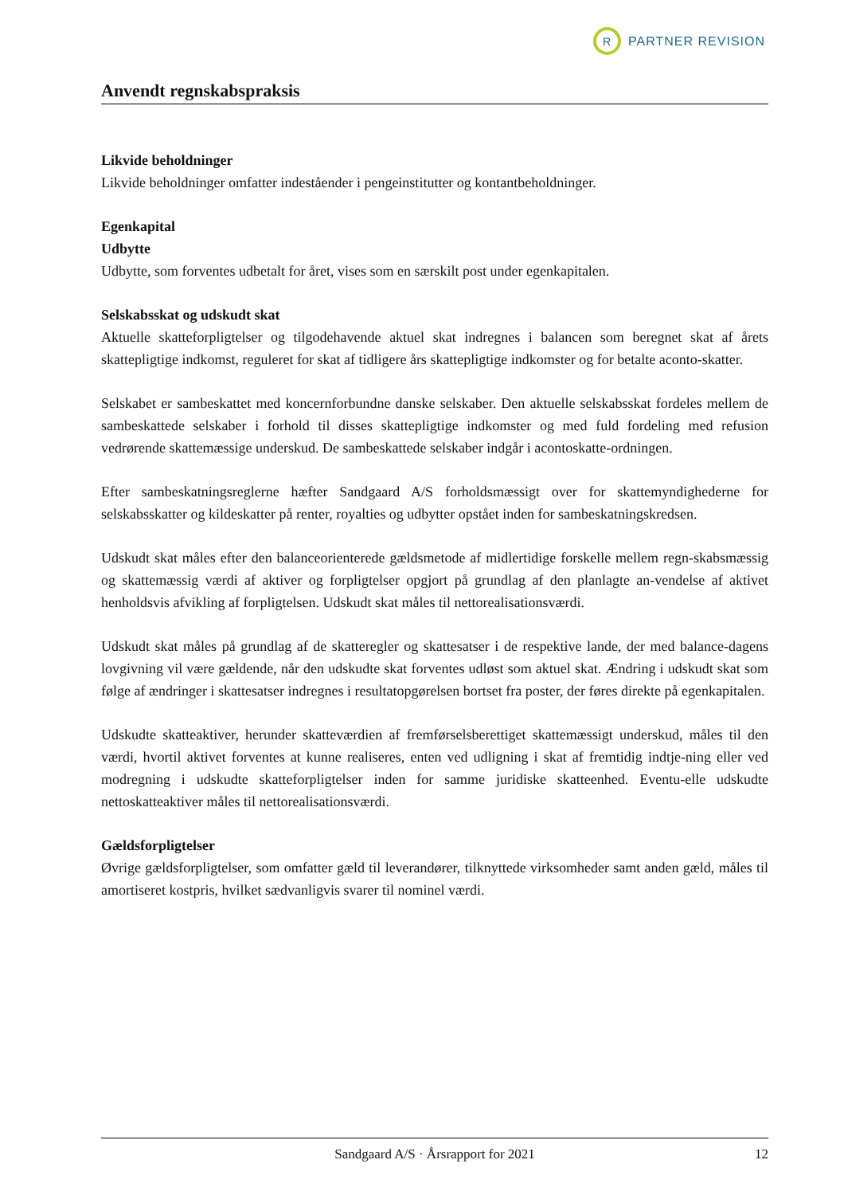R
PARTNER REVISION
Anvendt regnskabspraksis
Likvide beholdninger
Likvide beholdninger omfatter indeståender i pengeinstitutter og kontantbeholdninger.
Egenkapital
Udbytte
Udbytte, som forventes udbetalt for året, vises som en særskilt post under egenkapitalen.
Selskabsskat og udskudt skat
Aktuelle skatteforpligtelser og tilgodehavende aktuel skat indregnes i balancen som beregnet skat af årets skattepligtige indkomst, reguleret for skat af tidligere års skattepligtige indkomster og for betalte aconto-skatter.
Selskabet er sambeskattet med koncernforbundne danske selskaber. Den aktuelle selskabsskat fordeles mellem de sambeskattede selskaber i forhold til disses skattepligtige indkomster og med fuld fordeling med refusion vedrørende skattemæssige underskud. De sambeskattede selskaber indgår i acontoskatte-ordningen.
Efter sambeskatningsreglerne hæfter Sandgaard A/S forholdsmæssigt over for skattemyndighederne for selskabsskatter og kildeskatter på renter, royalties og udbytter opstået inden for sambeskatningskredsen.
Udskudt skat måles efter den balanceorienterede gældsmetode af midlertidige forskelle mellem regn-skabsmæssig og skattemæssig værdi af aktiver og forpligtelser opgjort på grundlag af den planlagte an-vendelse af aktivet henholdsvis afvikling af forpligtelsen. Udskudt skat måles til nettorealisationsværdi.
Udskudt skat måles på grundlag af de skatteregler og skattesatser i de respektive lande, der med balance-dagens lovgivning vil være gældende, når den udskudte skat forventes udløst som aktuel skat. Ændring i udskudt skat som følge af ændringer i skattesatser indregnes i resultatopgørelsen bortset fra poster, der føres direkte på egenkapitalen.
Udskudte skatteaktiver, herunder skatteværdien af fremførselsberettiget skattemæssigt underskud, måles til den værdi, hvortil aktivet forventes at kunne realiseres, enten ved udligning i skat af fremtidig indtje-ning eller ved modregning i udskudte skatteforpligtelser inden for samme juridiske skatteenhed. Eventu-elle udskudte nettoskatteaktiver måles til nettorealisationsværdi.
Gældsforpligtelser
Øvrige gældsforpligtelser, som omfatter gæld til leverandører, tilknyttede virksomheder samt anden gæld, måles til amortiseret kostpris, hvilket sædvanligvis svarer til nominel værdi.
Sandgaard A/S · Årsrapport for 2021 12